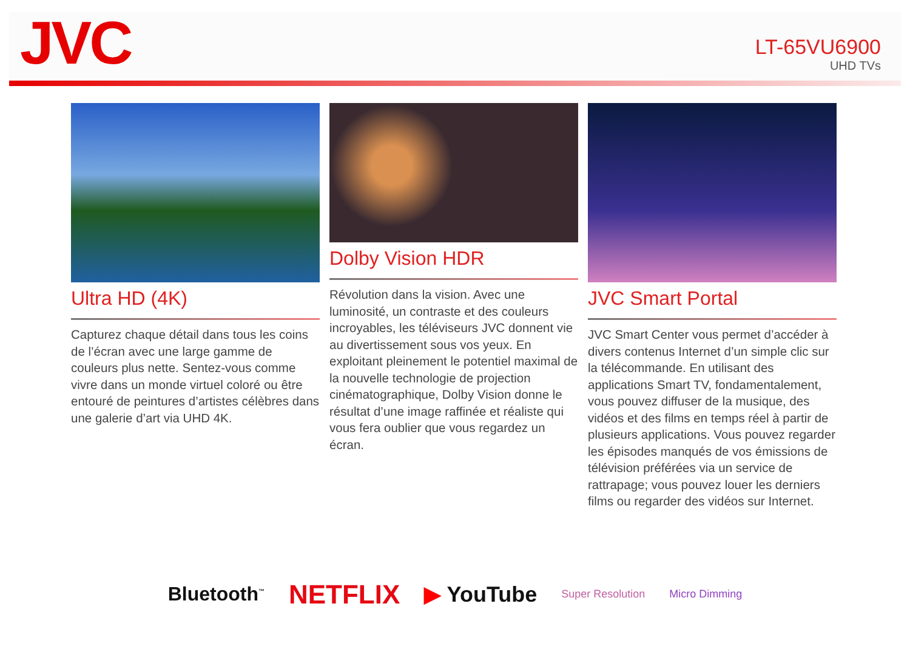JVC
LT-65VU6900
UHD TVs
Ultra HD (4K)
Capturez chaque détail dans tous les coins de l’écran avec une large gamme de couleurs plus nette. Sentez-vous comme vivre dans un monde virtuel coloré ou être entouré de peintures d’artistes célèbres dans une galerie d’art via UHD 4K.
Dolby Vision HDR
Révolution dans la vision. Avec une luminosité, un contraste et des couleurs incroyables, les téléviseurs JVC donnent vie au divertissement sous vos yeux. En exploitant pleinement le potentiel maximal de la nouvelle technologie de projection cinématographique, Dolby Vision donne le résultat d’une image raffinée et réaliste qui vous fera oublier que vous regardez un écran.
JVC Smart Portal
JVC Smart Center vous permet d’accéder à divers contenus Internet d’un simple clic sur la télécommande. En utilisant des applications Smart TV, fondamentalement, vous pouvez diffuser de la musique, des vidéos et des films en temps réel à partir de plusieurs applications. Vous pouvez regarder les épisodes manqués de vos émissions de télévision préférées via un service de rattrapage; vous pouvez louer les derniers films ou regarder des vidéos sur Internet.
Bluetooth<sup>™</sup> NETFLIX ▶ YouTube Super Resolution Micro Dimming